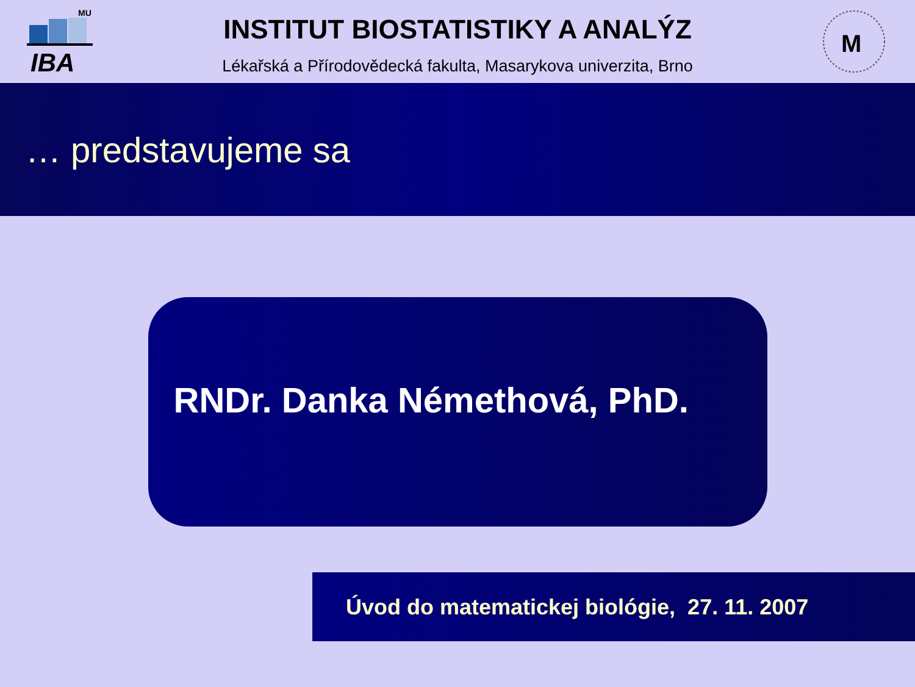IBA
MU
INSTITUT BIOSTATISTIKY A ANALÝZ
Lékařská a Přírodovědecká fakulta, Masarykova univerzita, Brno
M
… predstavujeme sa
RNDr. Danka Némethová, PhD.
Úvod do matematickej biológie, 27. 11. 2007